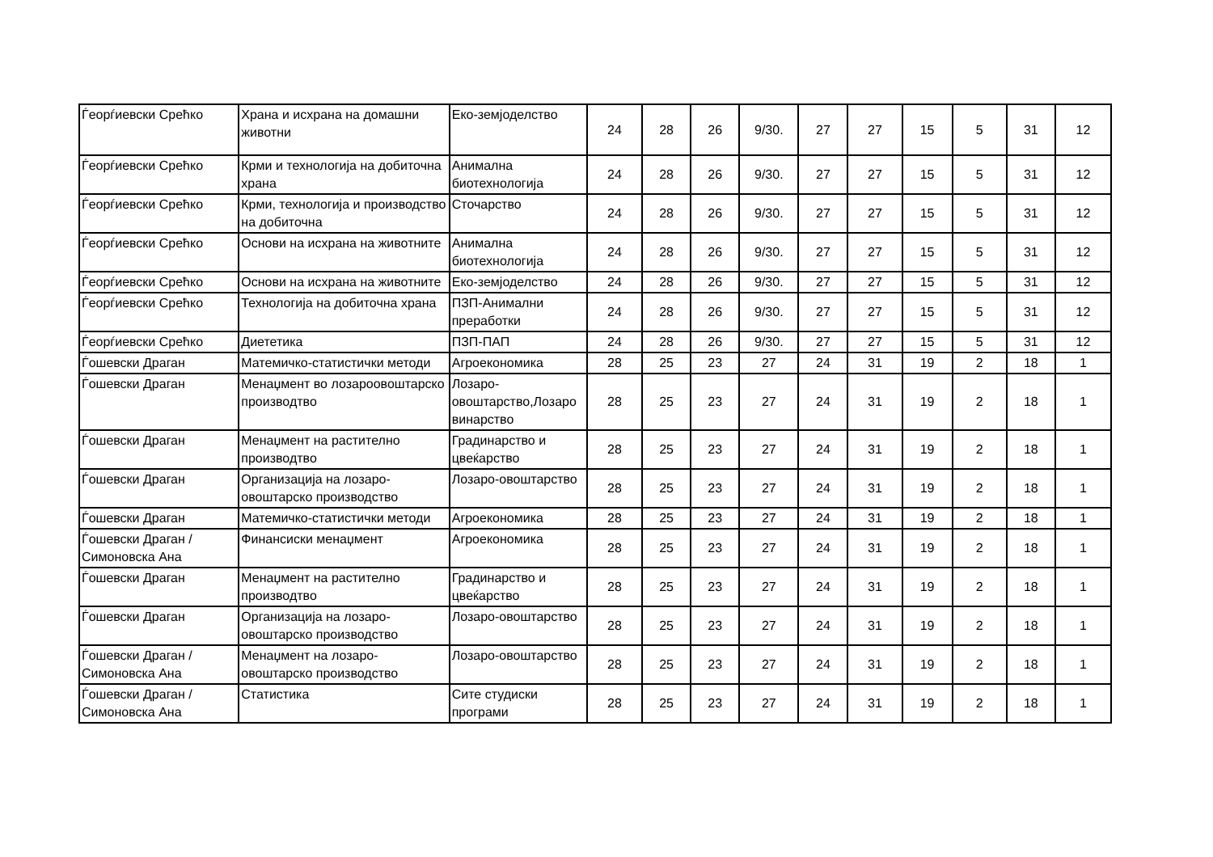| Ѓеорѓиевски Срећко | Храна и исхрана на домашни животни | Еко-земјоделство | 24 | 28 | 26 | 9/30. | 27 | 27 | 15 | 5 | 31 | 12 |
| Ѓеорѓиевски Срећко | Крми и технологија на добиточна храна | Анимална биотехнологија | 24 | 28 | 26 | 9/30. | 27 | 27 | 15 | 5 | 31 | 12 |
| Ѓеорѓиевски Срећко | Крми, технологија и производство на добиточна | Сточарство | 24 | 28 | 26 | 9/30. | 27 | 27 | 15 | 5 | 31 | 12 |
| Ѓеорѓиевски Срећко | Основи на исхрана на животните | Анимална биотехнологија | 24 | 28 | 26 | 9/30. | 27 | 27 | 15 | 5 | 31 | 12 |
| Ѓеорѓиевски Срећко | Основи на исхрана на животните | Еко-земјоделство | 24 | 28 | 26 | 9/30. | 27 | 27 | 15 | 5 | 31 | 12 |
| Ѓеорѓиевски Срећко | Технологија на добиточна храна | ПЗП-Анимални преработки | 24 | 28 | 26 | 9/30. | 27 | 27 | 15 | 5 | 31 | 12 |
| Ѓеорѓиевски Срећко | Диететика | ПЗП-ПАП | 24 | 28 | 26 | 9/30. | 27 | 27 | 15 | 5 | 31 | 12 |
| Ѓошевски Драган | Матемичко-статистички методи | Агроекономика | 28 | 25 | 23 | 27 | 24 | 31 | 19 | 2 | 18 | 1 |
| Ѓошевски Драган | Менаџмент во лозароовоштарско производтво | Лозаро-овоштарство,Лозаро винарство | 28 | 25 | 23 | 27 | 24 | 31 | 19 | 2 | 18 | 1 |
| Ѓошевски Драган | Менаџмент на растително производтво | Градинарство и цвеќарство | 28 | 25 | 23 | 27 | 24 | 31 | 19 | 2 | 18 | 1 |
| Ѓошевски Драган | Организација на лозаро-овоштарско производство | Лозаро-овоштарство | 28 | 25 | 23 | 27 | 24 | 31 | 19 | 2 | 18 | 1 |
| Ѓошевски Драган | Матемичко-статистички методи | Агроекономика | 28 | 25 | 23 | 27 | 24 | 31 | 19 | 2 | 18 | 1 |
| Ѓошевски Драган / Симоновска Ана | Финансиски менаџмент | Агроекономика | 28 | 25 | 23 | 27 | 24 | 31 | 19 | 2 | 18 | 1 |
| Ѓошевски Драган | Менаџмент на растително производтво | Градинарство и цвеќарство | 28 | 25 | 23 | 27 | 24 | 31 | 19 | 2 | 18 | 1 |
| Ѓошевски Драган | Организација на лозаро-овоштарско производство | Лозаро-овоштарство | 28 | 25 | 23 | 27 | 24 | 31 | 19 | 2 | 18 | 1 |
| Ѓошевски Драган / Симоновска Ана | Менаџмент на лозаро-овоштарско производство | Лозаро-овоштарство | 28 | 25 | 23 | 27 | 24 | 31 | 19 | 2 | 18 | 1 |
| Ѓошевски Драган / Симоновска Ана | Статистика | Сите студиски програми | 28 | 25 | 23 | 27 | 24 | 31 | 19 | 2 | 18 | 1 |